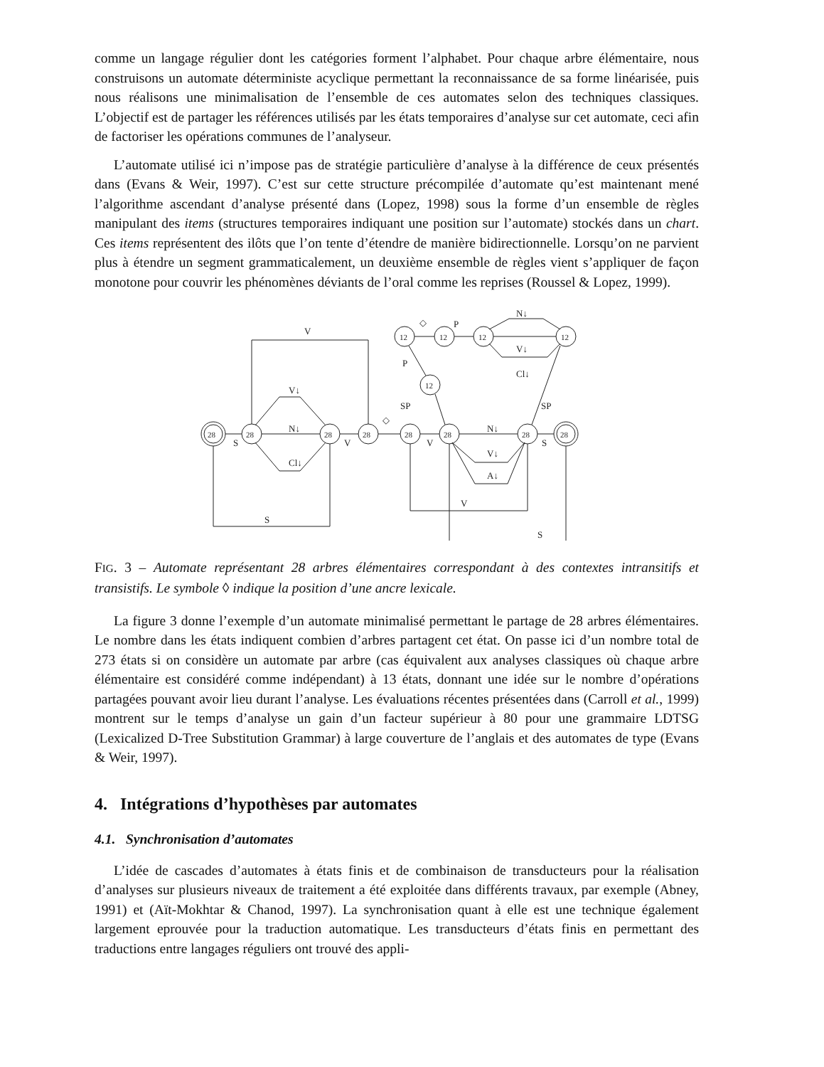comme un langage régulier dont les catégories forment l’alphabet. Pour chaque arbre élémentaire, nous construisons un automate déterministe acyclique permettant la reconnaissance de sa forme linéarisée, puis nous réalisons une minimalisation de l’ensemble de ces automates selon des techniques classiques. L’objectif est de partager les références utilisés par les états temporaires d’analyse sur cet automate, ceci afin de factoriser les opérations communes de l’analyseur.
L’automate utilisé ici n’impose pas de stratégie particulière d’analyse à la différence de ceux présentés dans (Evans & Weir, 1997). C’est sur cette structure précompilée d’automate qu’est maintenant mené l’algorithme ascendant d’analyse présenté dans (Lopez, 1998) sous la forme d’un ensemble de règles manipulant des items (structures temporaires indiquant une position sur l’automate) stockés dans un chart. Ces items représentent des ilôts que l’on tente d’étendre de manière bidirectionnelle. Lorsqu’on ne parvient plus à étendre un segment grammaticalement, un deuxième ensemble de règles vient s’appliquer de façon monotone pour couvrir les phénomènes déviants de l’oral comme les reprises (Roussel & Lopez, 1999).
V
V↓
N↓
Cl↓
S
V
S
V
N↓
V↓
A↓
V
S
S
SP
SP
P
P
N↓
V↓
Cl↓
◇
◇
28
28
28
28
28
28
28
28
12
12
12
12
12
FIG. 3 – Automate représentant 28 arbres élémentaires correspondant à des contextes intransitifs et transistifs. Le symbole ◊ indique la position d’une ancre lexicale.
La figure 3 donne l’exemple d’un automate minimalisé permettant le partage de 28 arbres élémentaires. Le nombre dans les états indiquent combien d’arbres partagent cet état. On passe ici d’un nombre total de 273 états si on considère un automate par arbre (cas équivalent aux analyses classiques où chaque arbre élémentaire est considéré comme indépendant) à 13 états, donnant une idée sur le nombre d’opérations partagées pouvant avoir lieu durant l’analyse. Les évaluations récentes présentées dans (Carroll et al., 1999) montrent sur le temps d’analyse un gain d’un facteur supérieur à 80 pour une grammaire LDTSG (Lexicalized D-Tree Substitution Grammar) à large couverture de l’anglais et des automates de type (Evans & Weir, 1997).
4. Intégrations d’hypothèses par automates
4.1. Synchronisation d’automates
L’idée de cascades d’automates à états finis et de combinaison de transducteurs pour la réalisation d’analyses sur plusieurs niveaux de traitement a été exploitée dans différents travaux, par exemple (Abney, 1991) et (Aït-Mokhtar & Chanod, 1997). La synchronisation quant à elle est une technique également largement eprouvée pour la traduction automatique. Les transducteurs d’états finis en permettant des traductions entre langages réguliers ont trouvé des appli-